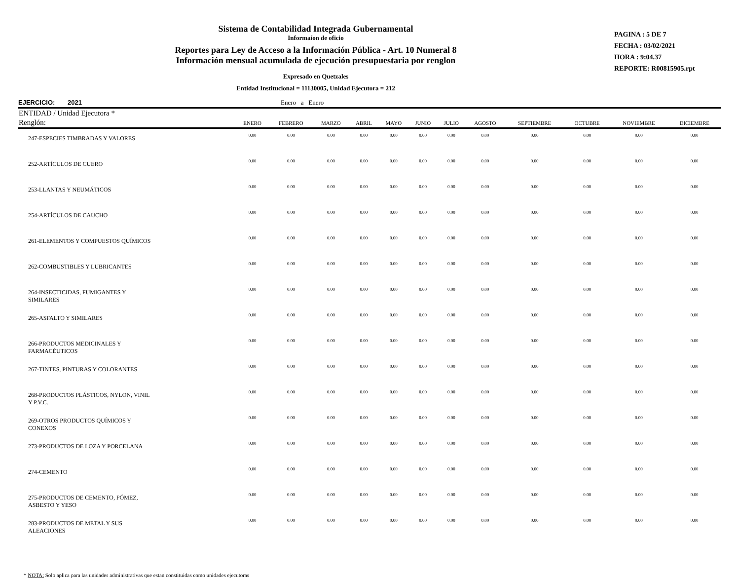Sistema de Contabilidad Integrada Gubernamental
Informaíon de oficio
Reportes para Ley de Acceso a la Información Pública - Art. 10 Numeral 8
Información mensual acumulada de ejecución presupuestaria por renglon
Expresado en Quetzales
Entidad Institucional = 11130005, Unidad Ejecutora = 212
PAGINA : 5 DE 7
FECHA : 03/02/2021
HORA : 9:04.37
REPORTE: R00815905.rpt
EJERCICIO: 2021 Enero a Enero
| ENTIDAD / Unidad Ejecutora * | | | | | | | | | | | | |
| --- | --- | --- | --- | --- | --- | --- | --- | --- | --- | --- | --- | --- |
| Renglón: | ENERO | FEBRERO | MARZO | ABRIL | MAYO | JUNIO | JULIO | AGOSTO | SEPTIEMBRE | OCTUBRE | NOVIEMBRE | DICIEMBRE |
| 247-ESPECIES TIMBRADAS Y VALORES | 0.00 | 0.00 | 0.00 | 0.00 | 0.00 | 0.00 | 0.00 | 0.00 | 0.00 | 0.00 | 0.00 | 0.00 |
| 252-ARTÍCULOS DE CUERO | 0.00 | 0.00 | 0.00 | 0.00 | 0.00 | 0.00 | 0.00 | 0.00 | 0.00 | 0.00 | 0.00 | 0.00 |
| 253-LLANTAS Y NEUMÁTICOS | 0.00 | 0.00 | 0.00 | 0.00 | 0.00 | 0.00 | 0.00 | 0.00 | 0.00 | 0.00 | 0.00 | 0.00 |
| 254-ARTÍCULOS DE CAUCHO | 0.00 | 0.00 | 0.00 | 0.00 | 0.00 | 0.00 | 0.00 | 0.00 | 0.00 | 0.00 | 0.00 | 0.00 |
| 261-ELEMENTOS Y COMPUESTOS QUÍMICOS | 0.00 | 0.00 | 0.00 | 0.00 | 0.00 | 0.00 | 0.00 | 0.00 | 0.00 | 0.00 | 0.00 | 0.00 |
| 262-COMBUSTIBLES Y LUBRICANTES | 0.00 | 0.00 | 0.00 | 0.00 | 0.00 | 0.00 | 0.00 | 0.00 | 0.00 | 0.00 | 0.00 | 0.00 |
| 264-INSECTICIDAS, FUMIGANTES Y SIMILARES | 0.00 | 0.00 | 0.00 | 0.00 | 0.00 | 0.00 | 0.00 | 0.00 | 0.00 | 0.00 | 0.00 | 0.00 |
| 265-ASFALTO Y SIMILARES | 0.00 | 0.00 | 0.00 | 0.00 | 0.00 | 0.00 | 0.00 | 0.00 | 0.00 | 0.00 | 0.00 | 0.00 |
| 266-PRODUCTOS MEDICINALES Y FARMACÉUTICOS | 0.00 | 0.00 | 0.00 | 0.00 | 0.00 | 0.00 | 0.00 | 0.00 | 0.00 | 0.00 | 0.00 | 0.00 |
| 267-TINTES, PINTURAS Y COLORANTES | 0.00 | 0.00 | 0.00 | 0.00 | 0.00 | 0.00 | 0.00 | 0.00 | 0.00 | 0.00 | 0.00 | 0.00 |
| 268-PRODUCTOS PLÁSTICOS, NYLON, VINIL Y P.V.C. | 0.00 | 0.00 | 0.00 | 0.00 | 0.00 | 0.00 | 0.00 | 0.00 | 0.00 | 0.00 | 0.00 | 0.00 |
| 269-OTROS PRODUCTOS QUÍMICOS Y CONEXOS | 0.00 | 0.00 | 0.00 | 0.00 | 0.00 | 0.00 | 0.00 | 0.00 | 0.00 | 0.00 | 0.00 | 0.00 |
| 273-PRODUCTOS DE LOZA Y PORCELANA | 0.00 | 0.00 | 0.00 | 0.00 | 0.00 | 0.00 | 0.00 | 0.00 | 0.00 | 0.00 | 0.00 | 0.00 |
| 274-CEMENTO | 0.00 | 0.00 | 0.00 | 0.00 | 0.00 | 0.00 | 0.00 | 0.00 | 0.00 | 0.00 | 0.00 | 0.00 |
| 275-PRODUCTOS DE CEMENTO, PÓMEZ, ASBESTO Y YESO | 0.00 | 0.00 | 0.00 | 0.00 | 0.00 | 0.00 | 0.00 | 0.00 | 0.00 | 0.00 | 0.00 | 0.00 |
| 283-PRODUCTOS DE METAL Y SUS ALEACIONES | 0.00 | 0.00 | 0.00 | 0.00 | 0.00 | 0.00 | 0.00 | 0.00 | 0.00 | 0.00 | 0.00 | 0.00 |
* NOTA: Solo aplica para las unidades administrativas que estan constituidas como unidades ejecutoras